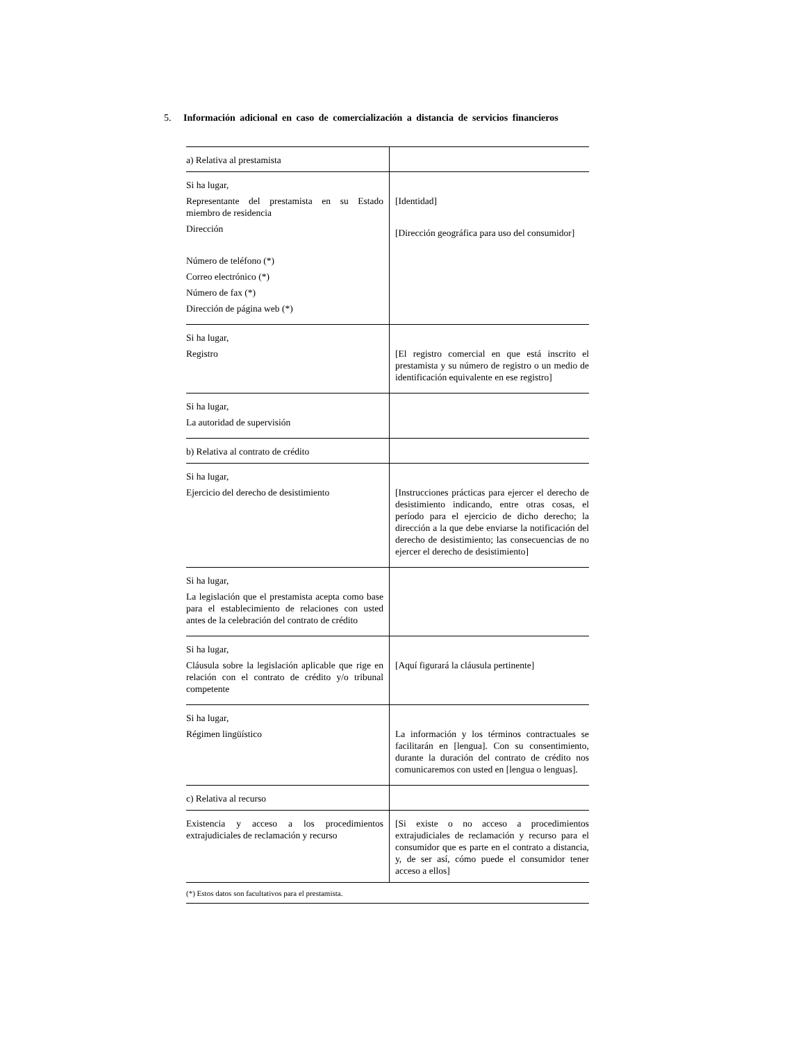5. Información adicional en caso de comercialización a distancia de servicios financieros
| a) Relativa al prestamista | |
| Si ha lugar, Representante del prestamista en su Estado miembro de residencia Dirección Número de teléfono (*) Correo electrónico (*) Número de fax (*) Dirección de página web (*) | [Identidad] [Dirección geográfica para uso del consumidor] |
| Si ha lugar, Registro | [El registro comercial en que está inscrito el prestamista y su número de registro o un medio de identificación equivalente en ese registro] |
| Si ha lugar, La autoridad de supervisión | |
| b) Relativa al contrato de crédito | |
| Si ha lugar, Ejercicio del derecho de desistimiento | [Instrucciones prácticas para ejercer el derecho de desistimiento indicando, entre otras cosas, el período para el ejercicio de dicho derecho; la dirección a la que debe enviarse la notificación del derecho de desistimiento; las consecuencias de no ejercer el derecho de desistimiento] |
| Si ha lugar, La legislación que el prestamista acepta como base para el establecimiento de relaciones con usted antes de la celebración del contrato de crédito | |
| Si ha lugar, Cláusula sobre la legislación aplicable que rige en relación con el contrato de crédito y/o tribunal competente | [Aquí figurará la cláusula pertinente] |
| Si ha lugar, Régimen lingüístico | La información y los términos contractuales se facilitarán en [lengua]. Con su consentimiento, durante la duración del contrato de crédito nos comunicaremos con usted en [lengua o lenguas]. |
| c) Relativa al recurso | |
| Existencia y acceso a los procedimientos extrajudiciales de reclamación y recurso | [Si existe o no acceso a procedimientos extrajudiciales de reclamación y recurso para el consumidor que es parte en el contrato a distancia, y, de ser así, cómo puede el consumidor tener acceso a ellos] |
(*) Estos datos son facultativos para el prestamista.